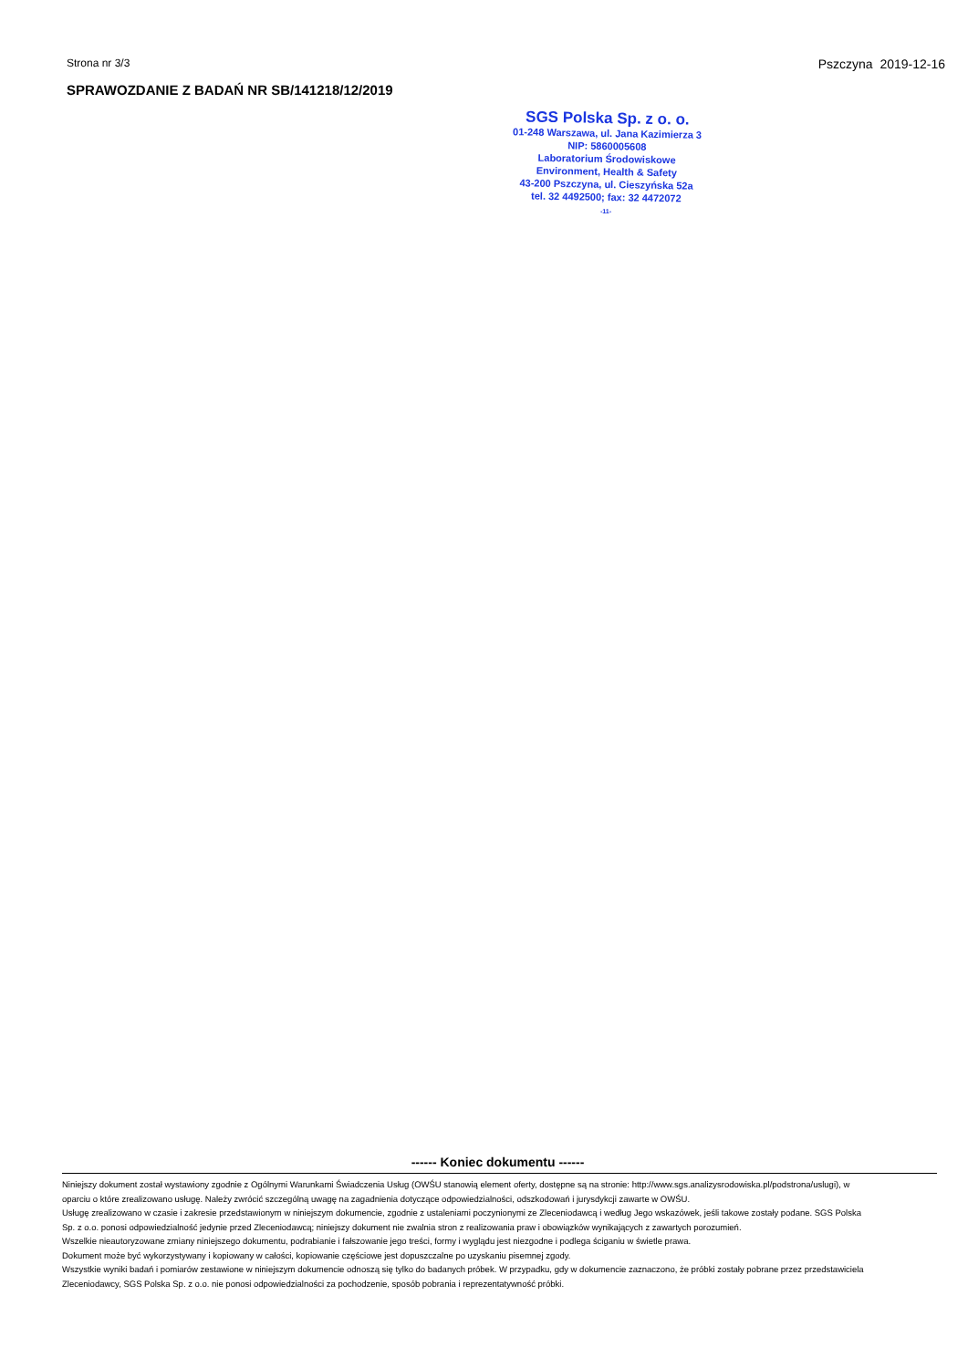Strona nr 3/3 Pszczyna 2019-12-16
SPRAWOZDANIE Z BADAŃ NR SB/141218/12/2019
SGS Polska Sp. z o. o.
01-248 Warszawa, ul. Jana Kazimierza 3
NIP: 5860005608
Laboratorium Środowiskowe
Environment, Health & Safety
43-200 Pszczyna, ul. Cieszyńska 52a
tel. 32 4492500; fax: 32 4472072
-11-
------ Koniec dokumentu ------
Niniejszy dokument został wystawiony zgodnie z Ogólnymi Warunkami Świadczenia Usług (OWŚU stanowią element oferty, dostępne są na stronie: http://www.sgs.analizysrodowiska.pl/podstrona/uslugi), w oparciu o które zrealizowano usługę. Należy zwrócić szczególną uwagę na zagadnienia dotyczące odpowiedzialności, odszkodowań i jurysdykcji zawarte w OWŚU.
Usługę zrealizowano w czasie i zakresie przedstawionym w niniejszym dokumencie, zgodnie z ustaleniami poczynionymi ze Zleceniodawcą i według Jego wskazówek, jeśli takowe zostały podane. SGS Polska Sp. z o.o. ponosi odpowiedzialność jedynie przed Zleceniodawcą; niniejszy dokument nie zwalnia stron z realizowania praw i obowiązków wynikających z zawartych porozumień.
Wszelkie nieautoryzowane zmiany niniejszego dokumentu, podrabianie i fałszowanie jego treści, formy i wyglądu jest niezgodne i podlega ściganiu w świetle prawa.
Dokument może być wykorzystywany i kopiowany w całości, kopiowanie częściowe jest dopuszczalne po uzyskaniu pisemnej zgody.
Wszystkie wyniki badań i pomiarów zestawione w niniejszym dokumencie odnoszą się tylko do badanych próbek. W przypadku, gdy w dokumencie zaznaczono, że próbki zostały pobrane przez przedstawiciela Zleceniodawcy, SGS Polska Sp. z o.o. nie ponosi odpowiedzialności za pochodzenie, sposób pobrania i reprezentatywność próbki.